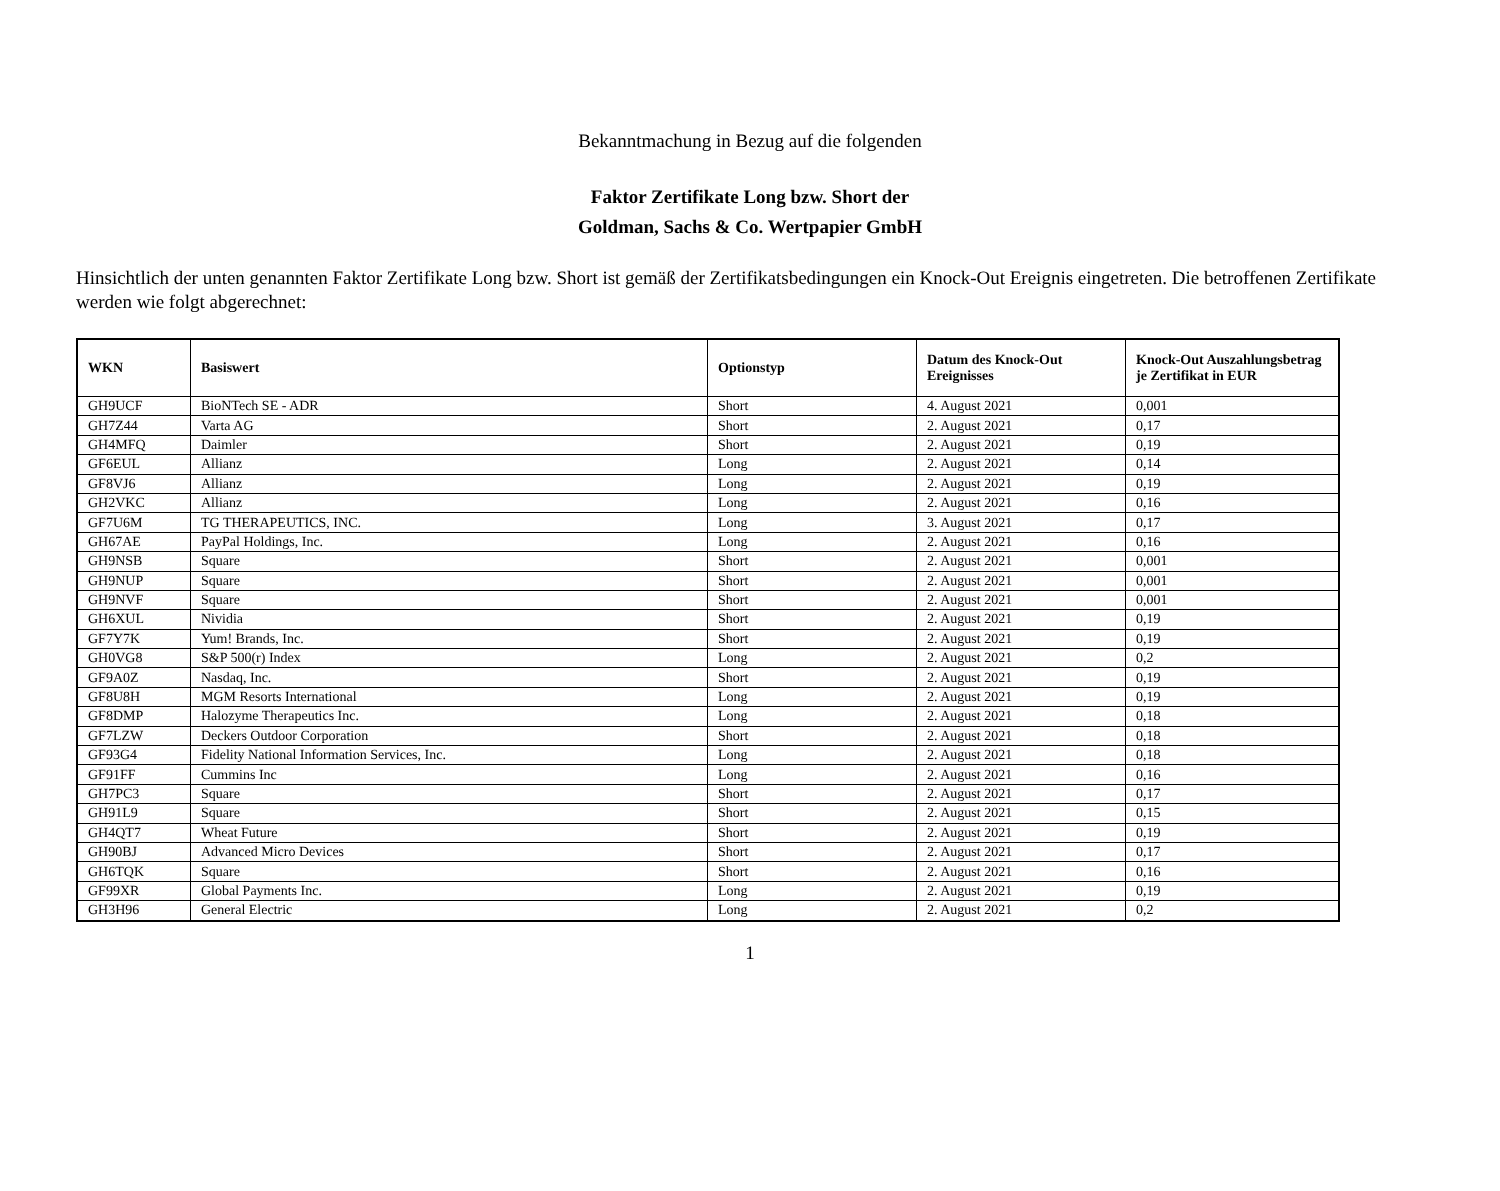Bekanntmachung in Bezug auf die folgenden
Faktor Zertifikate Long bzw. Short der
Goldman, Sachs & Co. Wertpapier GmbH
Hinsichtlich der unten genannten Faktor Zertifikate Long bzw. Short ist gemäß der Zertifikatsbedingungen ein Knock-Out Ereignis eingetreten. Die betroffenen Zertifikate werden wie folgt abgerechnet:
| WKN | Basiswert | Optionstyp | Datum des Knock-Out Ereignisses | Knock-Out Auszahlungsbetrag je Zertifikat in EUR |
| --- | --- | --- | --- | --- |
| GH9UCF | BioNTech SE - ADR | Short | 4. August 2021 | 0,001 |
| GH7Z44 | Varta AG | Short | 2. August 2021 | 0,17 |
| GH4MFQ | Daimler | Short | 2. August 2021 | 0,19 |
| GF6EUL | Allianz | Long | 2. August 2021 | 0,14 |
| GF8VJ6 | Allianz | Long | 2. August 2021 | 0,19 |
| GH2VKC | Allianz | Long | 2. August 2021 | 0,16 |
| GF7U6M | TG THERAPEUTICS, INC. | Long | 3. August 2021 | 0,17 |
| GH67AE | PayPal Holdings, Inc. | Long | 2. August 2021 | 0,16 |
| GH9NSB | Square | Short | 2. August 2021 | 0,001 |
| GH9NUP | Square | Short | 2. August 2021 | 0,001 |
| GH9NVF | Square | Short | 2. August 2021 | 0,001 |
| GH6XUL | Nividia | Short | 2. August 2021 | 0,19 |
| GF7Y7K | Yum! Brands, Inc. | Short | 2. August 2021 | 0,19 |
| GH0VG8 | S&P 500(r) Index | Long | 2. August 2021 | 0,2 |
| GF9A0Z | Nasdaq, Inc. | Short | 2. August 2021 | 0,19 |
| GF8U8H | MGM Resorts International | Long | 2. August 2021 | 0,19 |
| GF8DMP | Halozyme Therapeutics Inc. | Long | 2. August 2021 | 0,18 |
| GF7LZW | Deckers Outdoor Corporation | Short | 2. August 2021 | 0,18 |
| GF93G4 | Fidelity National Information Services, Inc. | Long | 2. August 2021 | 0,18 |
| GF91FF | Cummins Inc | Long | 2. August 2021 | 0,16 |
| GH7PC3 | Square | Short | 2. August 2021 | 0,17 |
| GH91L9 | Square | Short | 2. August 2021 | 0,15 |
| GH4QT7 | Wheat Future | Short | 2. August 2021 | 0,19 |
| GH90BJ | Advanced Micro Devices | Short | 2. August 2021 | 0,17 |
| GH6TQK | Square | Short | 2. August 2021 | 0,16 |
| GF99XR | Global Payments Inc. | Long | 2. August 2021 | 0,19 |
| GH3H96 | General Electric | Long | 2. August 2021 | 0,2 |
1